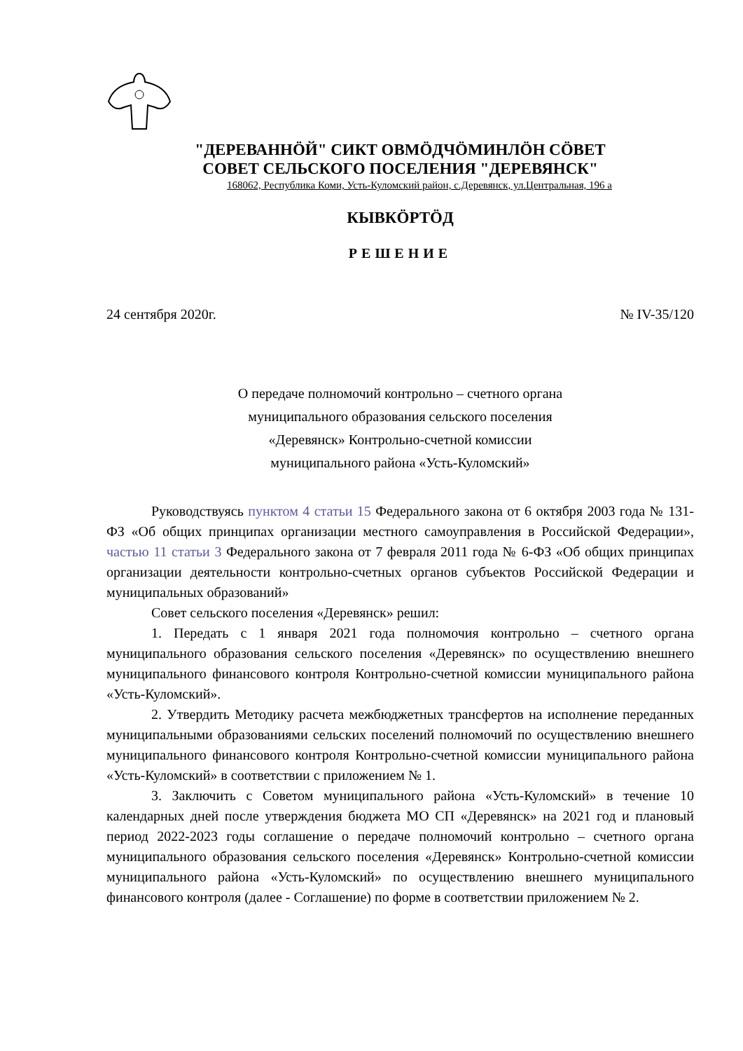"ДЕРЕВАННӦЙ" СИКТ ОВМӦДЧӦМИНЛӦН СӦВЕТ
СОВЕТ СЕЛЬСКОГО ПОСЕЛЕНИЯ "ДЕРЕВЯНСК"
168062, Республика Коми, Усть-Куломский район, с.Деревянск, ул.Центральная, 196 а
КЫВКӦРТӦД
РЕШЕНИЕ
24 сентября 2020г. № IV-35/120
О передаче полномочий контрольно – счетного органа
муниципального образования сельского поселения
«Деревянск» Контрольно-счетной комиссии
муниципального района «Усть-Куломский»
Руководствуясь пунктом 4 статьи 15 Федерального закона от 6 октября 2003 года № 131-ФЗ «Об общих принципах организации местного самоуправления в Российской Федерации», частью 11 статьи 3 Федерального закона от 7 февраля 2011 года № 6-ФЗ «Об общих принципах организации деятельности контрольно-счетных органов субъектов Российской Федерации и муниципальных образований»
Совет сельского поселения «Деревянск» решил:
1. Передать с 1 января 2021 года полномочия контрольно – счетного органа муниципального образования сельского поселения «Деревянск» по осуществлению внешнего муниципального финансового контроля Контрольно-счетной комиссии муниципального района «Усть-Куломский».
2. Утвердить Методику расчета межбюджетных трансфертов на исполнение переданных муниципальными образованиями сельских поселений полномочий по осуществлению внешнего муниципального финансового контроля Контрольно-счетной комиссии муниципального района «Усть-Куломский» в соответствии с приложением № 1.
3. Заключить с Советом муниципального района «Усть-Куломский» в течение 10 календарных дней после утверждения бюджета МО СП «Деревянск» на 2021 год и плановый период 2022-2023 годы соглашение о передаче полномочий контрольно – счетного органа муниципального образования сельского поселения «Деревянск» Контрольно-счетной комиссии муниципального района «Усть-Куломский» по осуществлению внешнего муниципального финансового контроля (далее - Соглашение) по форме в соответствии приложением № 2.